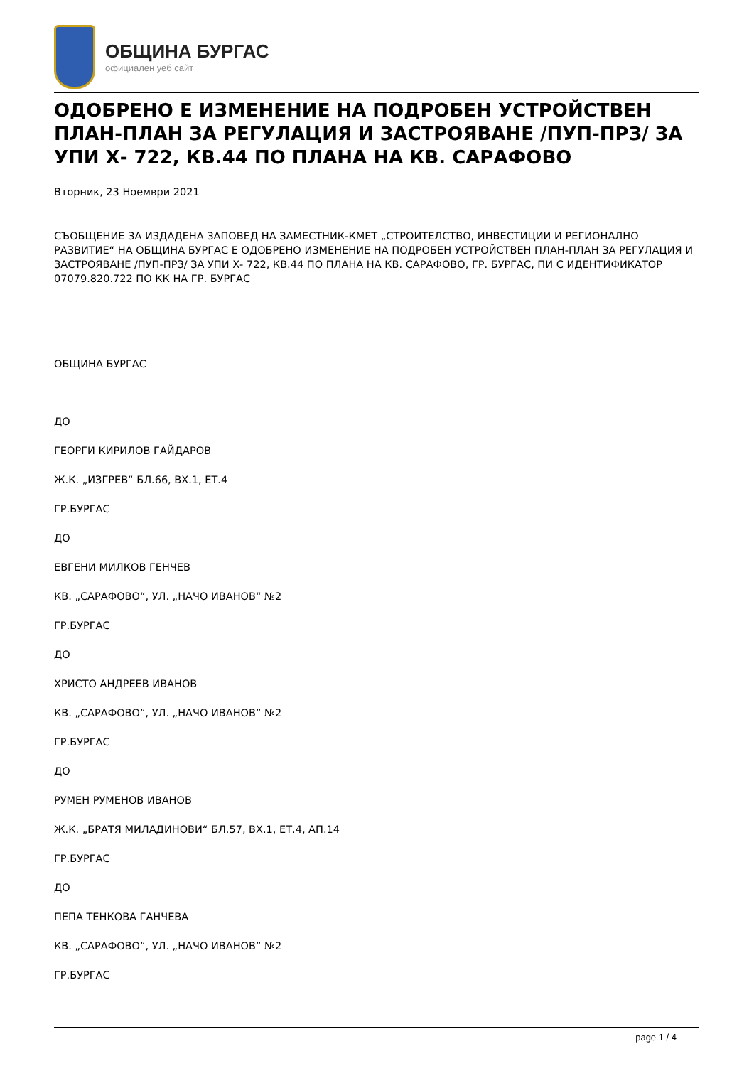ОБЩИНА БУРГАС
официален уеб сайт
ОДОБРЕНО Е ИЗМЕНЕНИЕ НА ПОДРОБЕН УСТРОЙСТВЕН ПЛАН-ПЛАН ЗА РЕГУЛАЦИЯ И ЗАСТРОЯВАНЕ /ПУП-ПРЗ/ ЗА УПИ Х- 722, КВ.44 ПО ПЛАНА НА КВ. САРАФОВО
Вторник, 23 Ноември 2021
СЪОБЩЕНИЕ ЗА ИЗДАДЕНА ЗАПОВЕД НА ЗАМЕСТНИК-КМЕТ „СТРОИТЕЛСТВО, ИНВЕСТИЦИИ И РЕГИОНАЛНО РАЗВИТИЕ“ НА ОБЩИНА БУРГАС Е ОДОБРЕНО ИЗМЕНЕНИЕ НА ПОДРОБЕН УСТРОЙСТВЕН ПЛАН-ПЛАН ЗА РЕГУЛАЦИЯ И ЗАСТРОЯВАНЕ /ПУП-ПРЗ/ ЗА УПИ Х- 722, КВ.44 ПО ПЛАНА НА КВ. САРАФОВО, ГР. БУРГАС, ПИ С ИДЕНТИФИКАТОР 07079.820.722 ПО КК НА ГР. БУРГАС
ОБЩИНА БУРГАС
ДО
ГЕОРГИ КИРИЛОВ ГАЙДАРОВ
Ж.К. „ИЗГРЕВ“ БЛ.66, ВХ.1, ЕТ.4
ГР.БУРГАС
ДО
ЕВГЕНИ МИЛКОВ ГЕНЧЕВ
КВ. „САРАФОВО“, УЛ. „НАЧО ИВАНОВ“ №2
ГР.БУРГАС
ДО
ХРИСТО АНДРЕЕВ ИВАНОВ
КВ. „САРАФОВО“, УЛ. „НАЧО ИВАНОВ“ №2
ГР.БУРГАС
ДО
РУМЕН РУМЕНОВ ИВАНОВ
Ж.К. „БРАТЯ МИЛАДИНОВИ“ БЛ.57, ВХ.1, ЕТ.4, АП.14
ГР.БУРГАС
ДО
ПЕПА ТЕНКОВА ГАНЧЕВА
КВ. „САРАФОВО“, УЛ. „НАЧО ИВАНОВ“ №2
ГР.БУРГАС
page 1 / 4